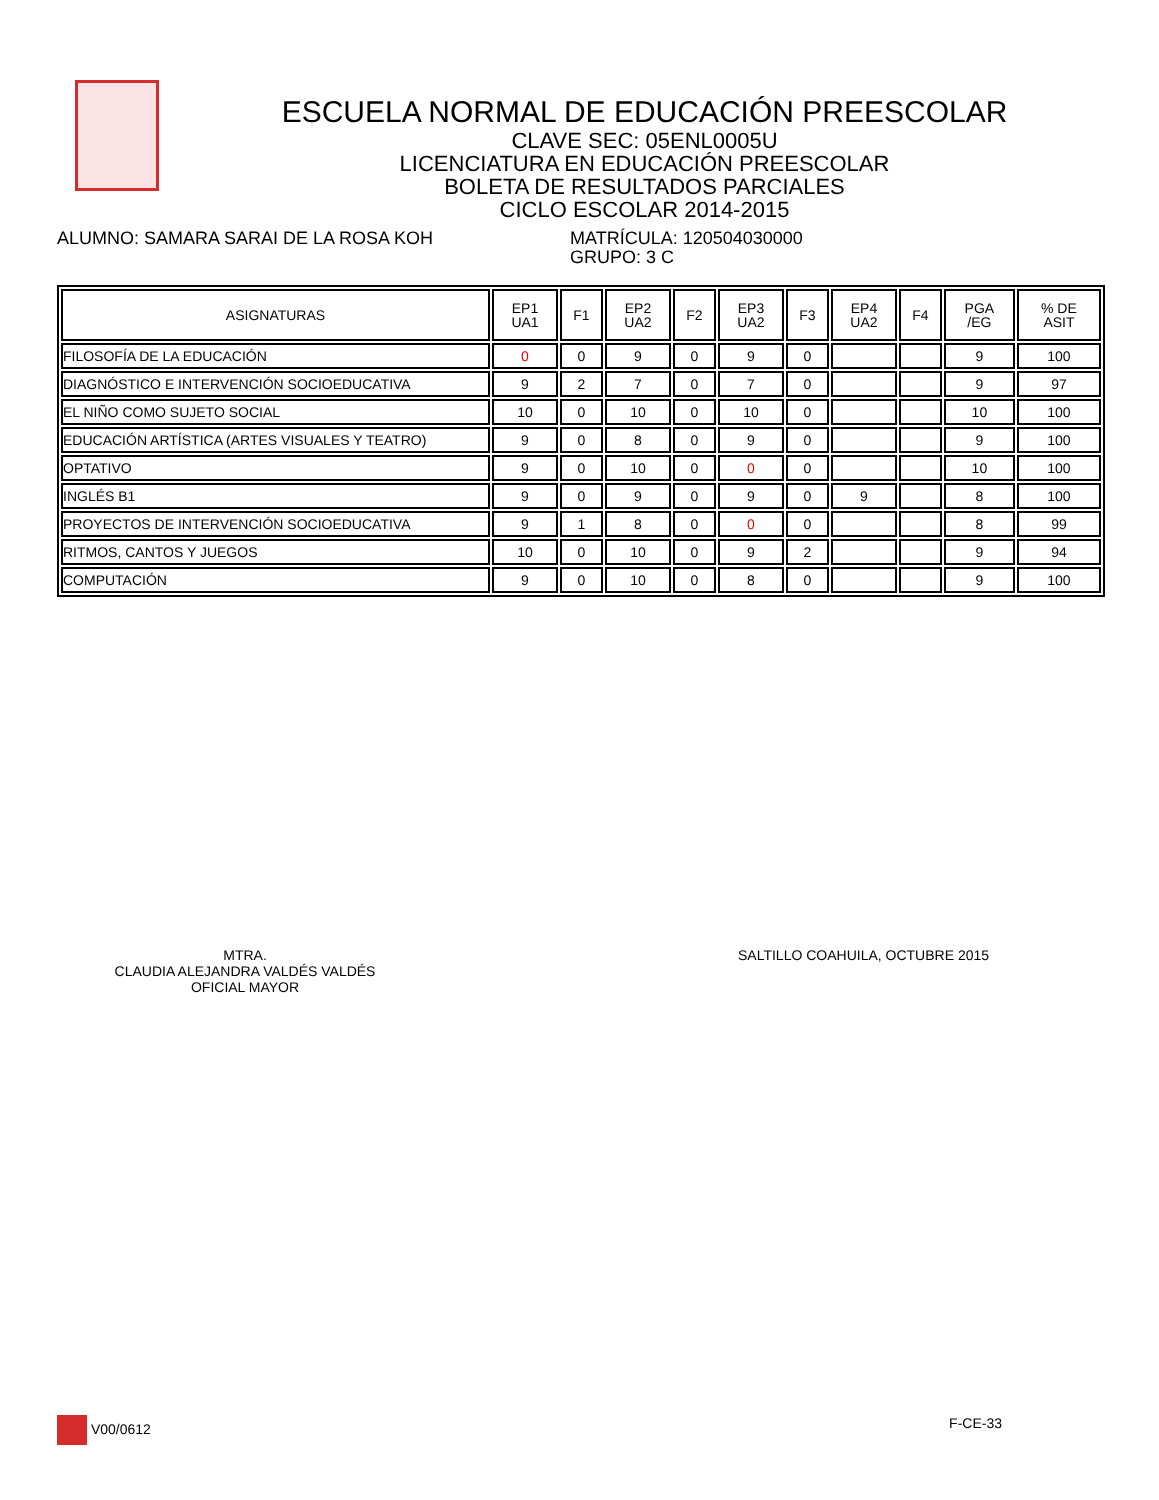ESCUELA NORMAL DE EDUCACIÓN PREESCOLAR
CLAVE SEC: 05ENL0005U
LICENCIATURA EN EDUCACIÓN PREESCOLAR
BOLETA DE RESULTADOS PARCIALES
CICLO ESCOLAR 2014-2015
ALUMNO: SAMARA SARAI DE LA ROSA KOH MATRÍCULA: 120504030000
GRUPO: 3 C
| ASIGNATURAS | EP1 UA1 | F1 | EP2 UA2 | F2 | EP3 UA2 | F3 | EP4 UA2 | F4 | PGA /EG | % DE ASIT |
| --- | --- | --- | --- | --- | --- | --- | --- | --- | --- | --- |
| FILOSOFÍA DE LA EDUCACIÓN | 0 | 0 | 9 | 0 | 9 | 0 | | | 9 | 100 |
| DIAGNÓSTICO E INTERVENCIÓN SOCIOEDUCATIVA | 9 | 2 | 7 | 0 | 7 | 0 | | | 9 | 97 |
| EL NIÑO COMO SUJETO SOCIAL | 10 | 0 | 10 | 0 | 10 | 0 | | | 10 | 100 |
| EDUCACIÓN ARTÍSTICA (ARTES VISUALES Y TEATRO) | 9 | 0 | 8 | 0 | 9 | 0 | | | 9 | 100 |
| OPTATIVO | 9 | 0 | 10 | 0 | 0 | 0 | | | 10 | 100 |
| INGLÉS B1 | 9 | 0 | 9 | 0 | 9 | 0 | 9 | | 8 | 100 |
| PROYECTOS DE INTERVENCIÓN SOCIOEDUCATIVA | 9 | 1 | 8 | 0 | 0 | 0 | | | 8 | 99 |
| RITMOS, CANTOS Y JUEGOS | 10 | 0 | 10 | 0 | 9 | 2 | | | 9 | 94 |
| COMPUTACIÓN | 9 | 0 | 10 | 0 | 8 | 0 | | | 9 | 100 |
MTRA.
CLAUDIA ALEJANDRA VALDÉS VALDÉS
OFICIAL MAYOR
SALTILLO COAHUILA, OCTUBRE 2015
V00/0612 F-CE-33